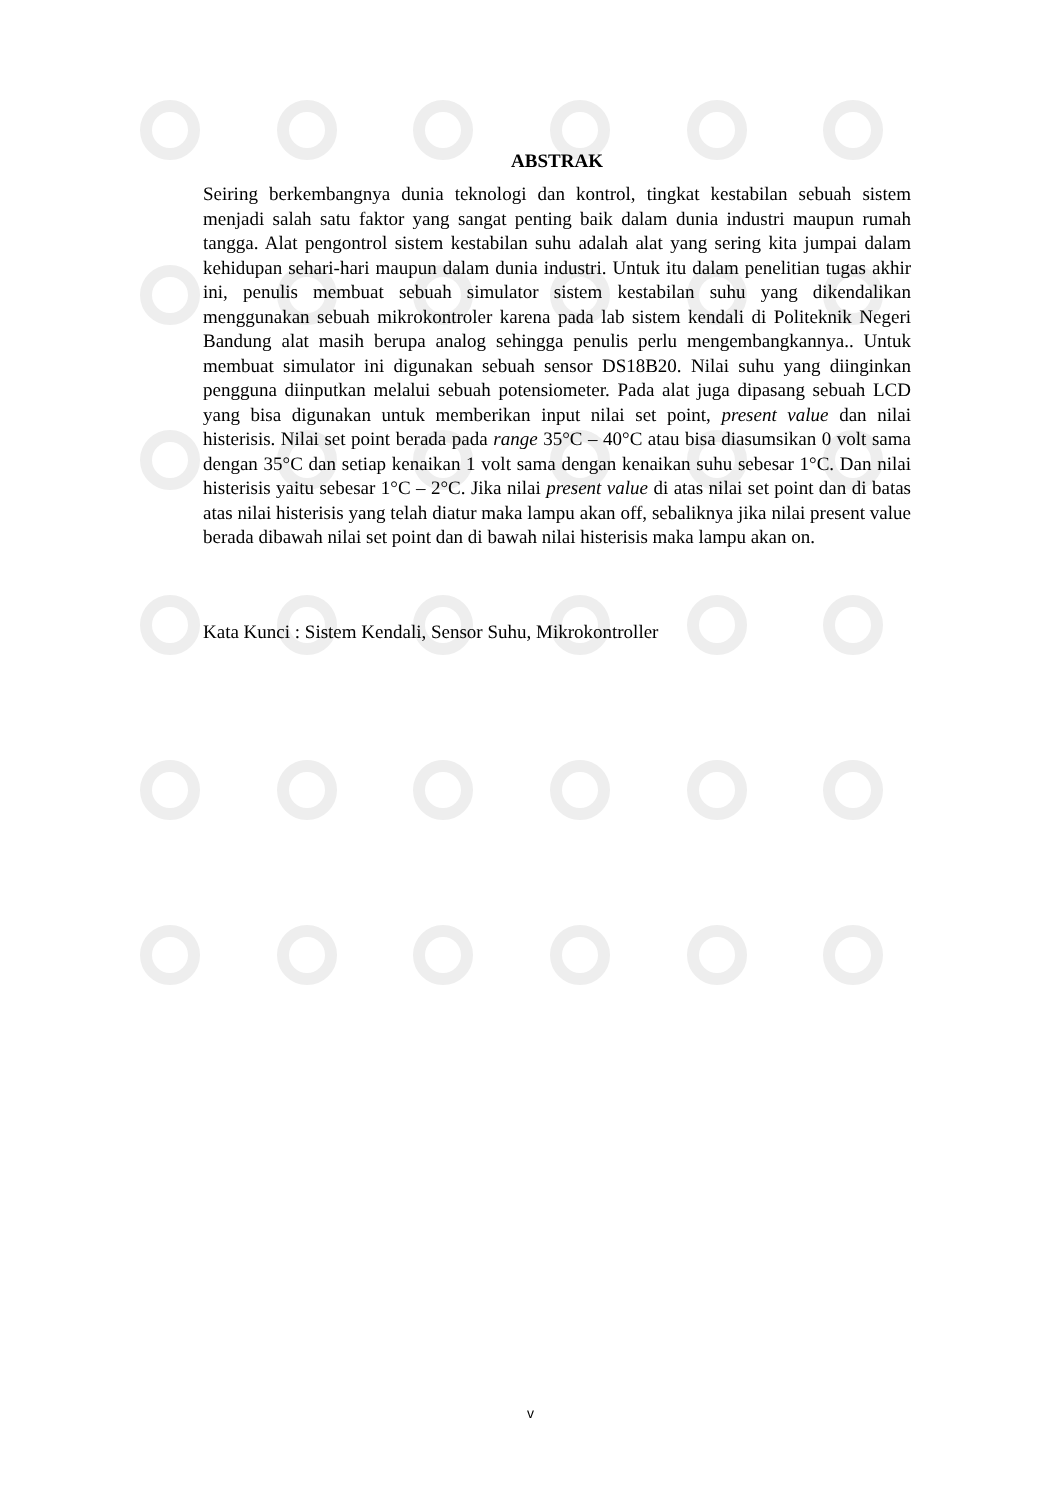ABSTRAK
Seiring berkembangnya dunia teknologi dan kontrol, tingkat kestabilan sebuah sistem menjadi salah satu faktor yang sangat penting baik dalam dunia industri maupun rumah tangga. Alat pengontrol sistem kestabilan suhu adalah alat yang sering kita jumpai dalam kehidupan sehari-hari maupun dalam dunia industri. Untuk itu dalam penelitian tugas akhir ini, penulis membuat sebuah simulator sistem kestabilan suhu yang dikendalikan menggunakan sebuah mikrokontroler karena pada lab sistem kendali di Politeknik Negeri Bandung alat masih berupa analog sehingga penulis perlu mengembangkannya.. Untuk membuat simulator ini digunakan sebuah sensor DS18B20. Nilai suhu yang diinginkan pengguna diinputkan melalui sebuah potensiometer. Pada alat juga dipasang sebuah LCD yang bisa digunakan untuk memberikan input nilai set point, present value dan nilai histerisis. Nilai set point berada pada range 35°C – 40°C atau bisa diasumsikan 0 volt sama dengan 35°C dan setiap kenaikan 1 volt sama dengan kenaikan suhu sebesar 1°C. Dan nilai histerisis yaitu sebesar 1°C – 2°C. Jika nilai present value di atas nilai set point dan di batas atas nilai histerisis yang telah diatur maka lampu akan off, sebaliknya jika nilai present value berada dibawah nilai set point dan di bawah nilai histerisis maka lampu akan on.
Kata Kunci : Sistem Kendali, Sensor Suhu, Mikrokontroller
v